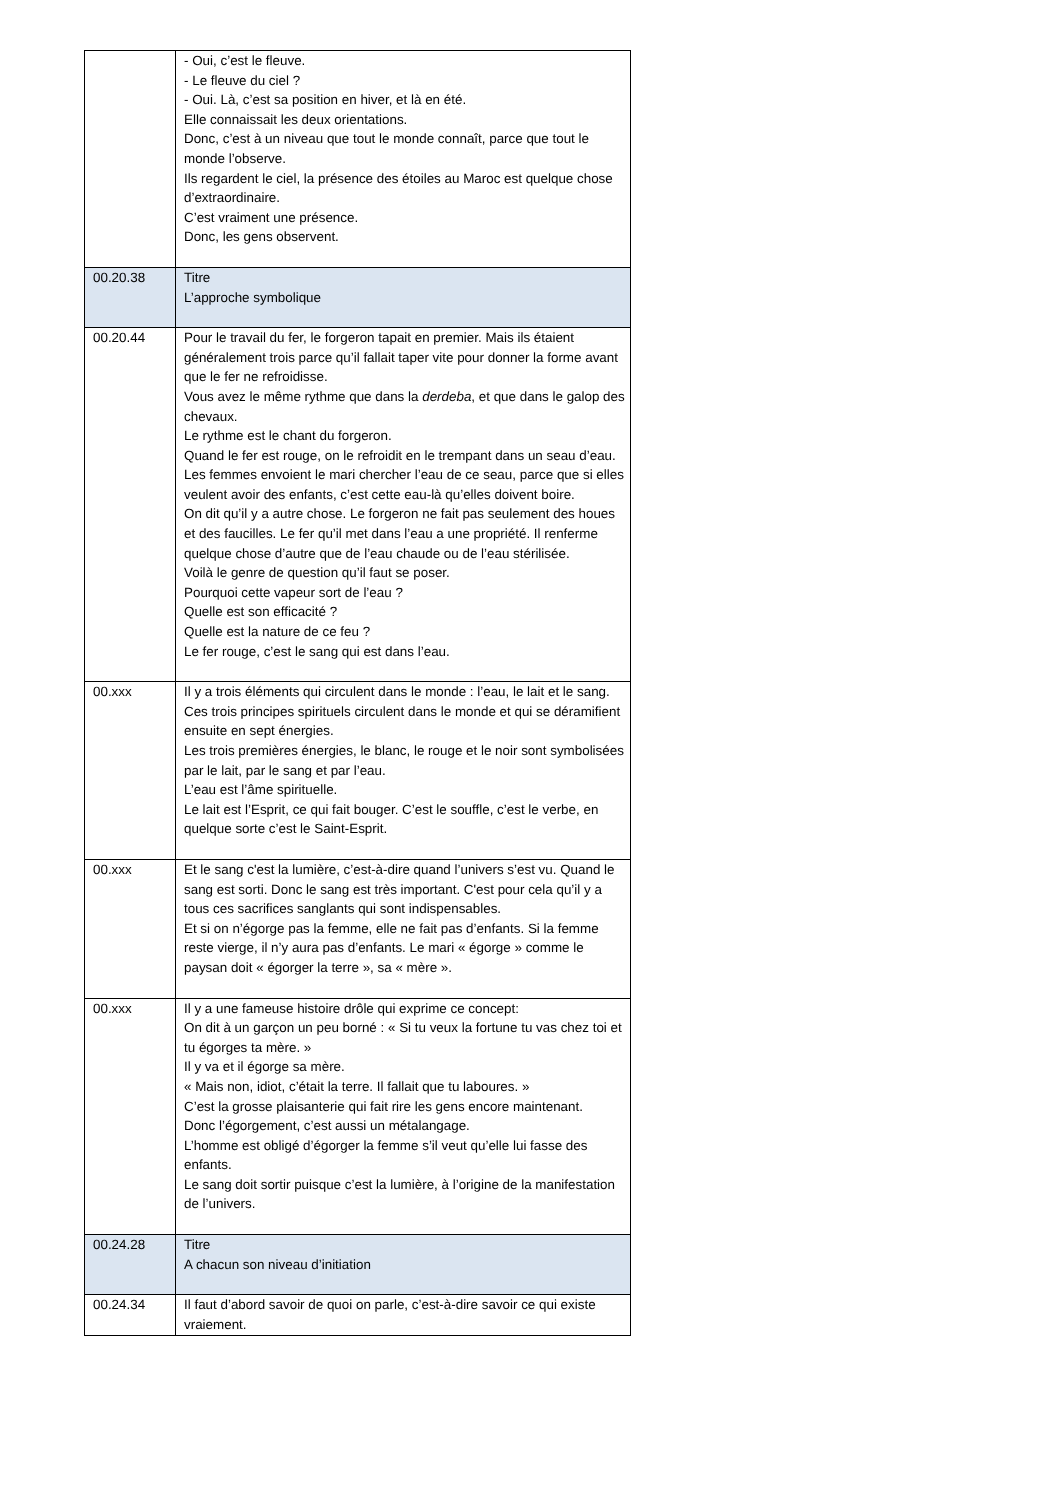| | - Oui, c’est le fleuve. - Le fleuve du ciel ? - Oui. Là, c’est sa position en hiver, et là en été. Elle connaissait les deux orientations. Donc, c’est à un niveau que tout le monde connaît, parce que tout le monde l’observe. Ils regardent le ciel, la présence des étoiles au Maroc est quelque chose d’extraordinaire. C’est vraiment une présence. Donc, les gens observent. |
| 00.20.38 | Titre L’approche symbolique |
| 00.20.44 | Pour le travail du fer, le forgeron tapait en premier. Mais ils étaient généralement trois parce qu’il fallait taper vite pour donner la forme avant que le fer ne refroidisse. Vous avez le même rythme que dans la derdeba , et que dans le galop des chevaux. Le rythme est le chant du forgeron. Quand le fer est rouge, on le refroidit en le trempant dans un seau d’eau. Les femmes envoient le mari chercher l’eau de ce seau, parce que si elles veulent avoir des enfants, c’est cette eau-là qu’elles doivent boire. On dit qu’il y a autre chose. Le forgeron ne fait pas seulement des houes et des faucilles. Le fer qu’il met dans l’eau a une propriété. Il renferme quelque chose d’autre que de l’eau chaude ou de l’eau stérilisée. Voilà le genre de question qu’il faut se poser. Pourquoi cette vapeur sort de l’eau ? Quelle est son efficacité ? Quelle est la nature de ce feu ? Le fer rouge, c’est le sang qui est dans l’eau. |
| 00.xxx | Il y a trois éléments qui circulent dans le monde : l’eau, le lait et le sang. Ces trois principes spirituels circulent dans le monde et qui se déramifient ensuite en sept énergies. Les trois premières énergies, le blanc, le rouge et le noir sont symbolisées par le lait, par le sang et par l’eau. L’eau est l’âme spirituelle. Le lait est l’Esprit, ce qui fait bouger. C’est le souffle, c’est le verbe, en quelque sorte c’est le Saint-Esprit. |
| 00.xxx | Et le sang c'est la lumière, c’est-à-dire quand l’univers s’est vu. Quand le sang est sorti. Donc le sang est très important. C'est pour cela qu’il y a tous ces sacrifices sanglants qui sont indispensables. Et si on n’égorge pas la femme, elle ne fait pas d’enfants. Si la femme reste vierge, il n’y aura pas d’enfants. Le mari « égorge » comme le paysan doit « égorger la terre », sa « mère ». |
| 00.xxx | Il y a une fameuse histoire drôle qui exprime ce concept: On dit à un garçon un peu borné : « Si tu veux la fortune tu vas chez toi et tu égorges ta mère. » Il y va et il égorge sa mère. « Mais non, idiot, c’était la terre. Il fallait que tu laboures. » C’est la grosse plaisanterie qui fait rire les gens encore maintenant. Donc l’égorgement, c’est aussi un métalangage. L’homme est obligé d’égorger la femme s’il veut qu’elle lui fasse des enfants. Le sang doit sortir puisque c’est la lumière, à l’origine de la manifestation de l’univers. |
| 00.24.28 | Titre A chacun son niveau d’initiation |
| 00.24.34 | Il faut d’abord savoir de quoi on parle, c’est-à-dire savoir ce qui existe vraiement. |